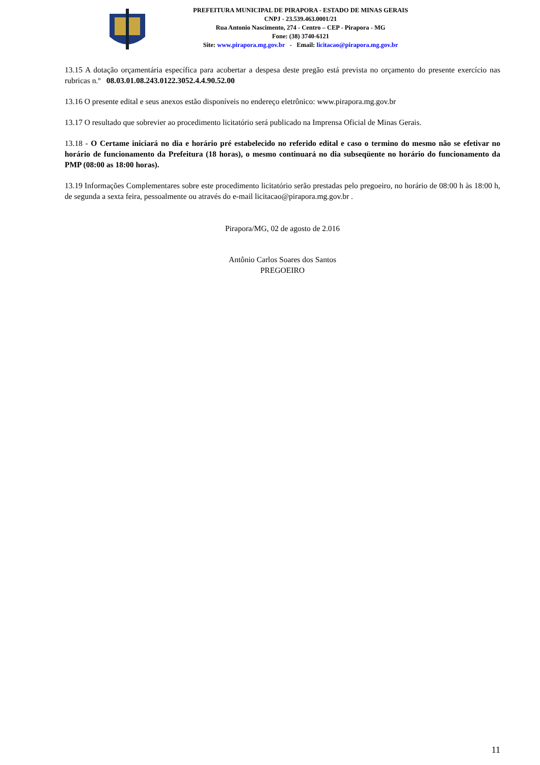PREFEITURA MUNICIPAL DE PIRAPORA - ESTADO DE MINAS GERAIS
CNPJ - 23.539.463.0001/21
Rua Antonio Nascimento, 274 - Centro – CEP - Pirapora - MG
Fone: (38) 3740-6121
Site: www.pirapora.mg.gov.br - Email: licitacao@pirapora.mg.gov.br
13.15 A dotação orçamentária específica para acobertar a despesa deste pregão está prevista no orçamento do presente exercício nas rubricas n.º 08.03.01.08.243.0122.3052.4.4.90.52.00
13.16 O presente edital e seus anexos estão disponíveis no endereço eletrônico: www.pirapora.mg.gov.br
13.17 O resultado que sobrevier ao procedimento licitatório será publicado na Imprensa Oficial de Minas Gerais.
13.18 - O Certame iniciará no dia e horário pré estabelecido no referido edital e caso o termino do mesmo não se efetivar no horário de funcionamento da Prefeitura (18 horas), o mesmo continuará no dia subseqüente no horário do funcionamento da PMP (08:00 as 18:00 horas).
13.19 Informações Complementares sobre este procedimento licitatório serão prestadas pelo pregoeiro, no horário de 08:00 h às 18:00 h, de segunda a sexta feira, pessoalmente ou através do e-mail licitacao@pirapora.mg.gov.br .
Pirapora/MG, 02 de agosto de 2.016
Antônio Carlos Soares dos Santos
PREGOEIRO
11